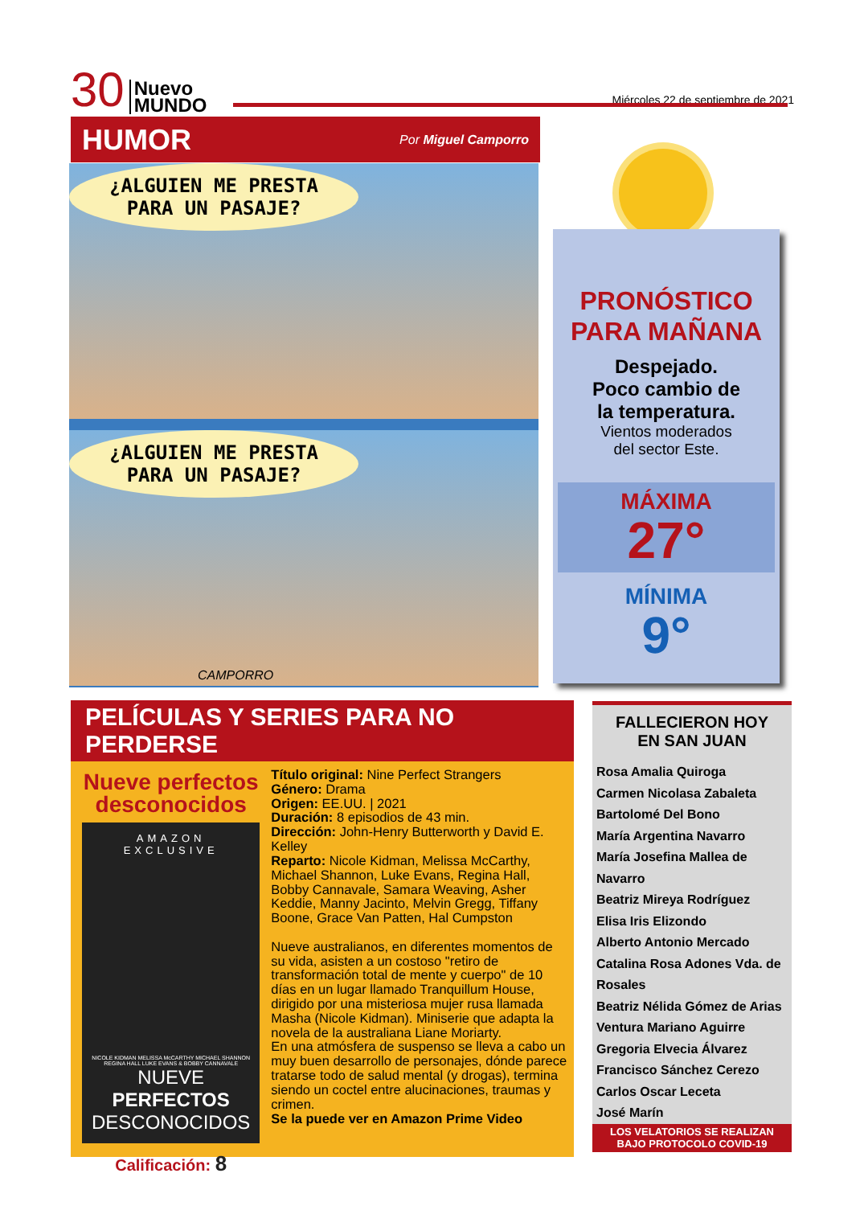30 Nuevo
MUNDO Miércoles 22 de septiembre de 2021
HUMOR
Por Miguel Camporro
¿ALGUIEN ME PRESTA
PARA UN PASAJE?
¿ALGUIEN ME PRESTA
PARA UN PASAJE?
CAMPORRO
PRONÓSTICO
PARA MAÑANA
Despejado.
Poco cambio de
la temperatura.
Vientos moderados
del sector Este.
MÁXIMA
27°
MÍNIMA
9°
PELÍCULAS Y SERIES PARA NO PERDERSE
Nueve perfectos
desconocidos
AMAZON EXCLUSIVE
NICOLE KIDMAN MELISSA McCARTHY MICHAEL SHANNON REGINA HALL LUKE EVANS & BOBBY CANNAVALE
NUEVE PERFECTOS
DESCONOCIDOS
Calificación: 8
Título original: Nine Perfect Strangers
Género: Drama
Origen: EE.UU. | 2021
Duración: 8 episodios de 43 min.
Dirección: John-Henry Butterworth y David E. Kelley
Reparto: Nicole Kidman, Melissa McCarthy, Michael Shannon, Luke Evans, Regina Hall, Bobby Cannavale, Samara Weaving, Asher Keddie, Manny Jacinto, Melvin Gregg, Tiffany Boone, Grace Van Patten, Hal Cumpston
Nueve australianos, en diferentes momentos de su vida, asisten a un costoso "retiro de transformación total de mente y cuerpo" de 10 días en un lugar llamado Tranquillum House, dirigido por una misteriosa mujer rusa llamada Masha (Nicole Kidman). Miniserie que adapta la novela de la australiana Liane Moriarty.
En una atmósfera de suspenso se lleva a cabo un muy buen desarrollo de personajes, dónde parece tratarse todo de salud mental (y drogas), termina siendo un coctel entre alucinaciones, traumas y crimen.
Se la puede ver en Amazon Prime Video
FALLECIERON HOY
EN SAN JUAN
Rosa Amalia Quiroga
Carmen Nicolasa Zabaleta
Bartolomé Del Bono
María Argentina Navarro
María Josefina Mallea de Navarro
Beatriz Mireya Rodríguez
Elisa Iris Elizondo
Alberto Antonio Mercado
Catalina Rosa Adones Vda. de Rosales
Beatriz Nélida Gómez de Arias
Ventura Mariano Aguirre
Gregoria Elvecia Álvarez
Francisco Sánchez Cerezo
Carlos Oscar Leceta
José Marín
LOS VELATORIOS SE REALIZAN
BAJO PROTOCOLO COVID-19